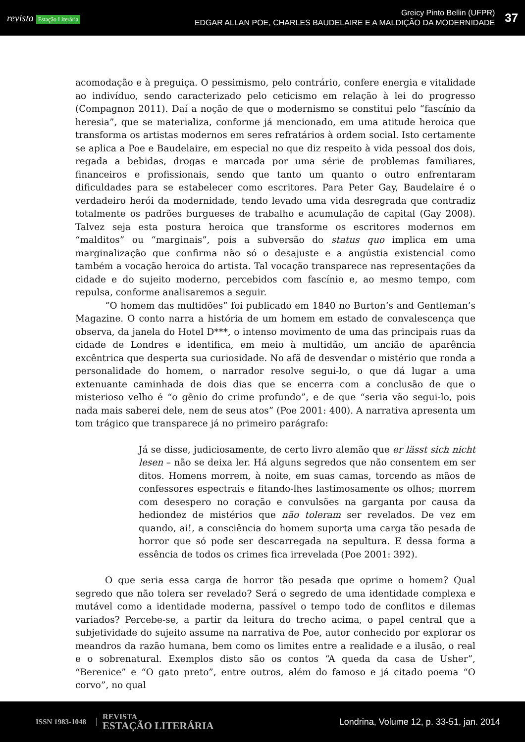revista Estação Literária
Greicy Pinto Bellin (UFPR)
EDGAR ALLAN POE, CHARLES BAUDELAIRE E A MALDIÇÃO DA MODERNIDADE
37
acomodação e à preguiça. O pessimismo, pelo contrário, confere energia e vitalidade ao indivíduo, sendo caracterizado pelo ceticismo em relação à lei do progresso (Compagnon 2011). Daí a noção de que o modernismo se constitui pelo “fascínio da heresia”, que se materializa, conforme já mencionado, em uma atitude heroica que transforma os artistas modernos em seres refratários à ordem social. Isto certamente se aplica a Poe e Baudelaire, em especial no que diz respeito à vida pessoal dos dois, regada a bebidas, drogas e marcada por uma série de problemas familiares, financeiros e profissionais, sendo que tanto um quanto o outro enfrentaram dificuldades para se estabelecer como escritores. Para Peter Gay, Baudelaire é o verdadeiro herói da modernidade, tendo levado uma vida desregrada que contradiz totalmente os padrões burgueses de trabalho e acumulação de capital (Gay 2008). Talvez seja esta postura heroica que transforme os escritores modernos em “malditos” ou “marginais”, pois a subversão do status quo implica em uma marginalização que confirma não só o desajuste e a angústia existencial como também a vocação heroica do artista. Tal vocação transparece nas representações da cidade e do sujeito moderno, percebidos com fascínio e, ao mesmo tempo, com repulsa, conforme analisaremos a seguir.
“O homem das multidões” foi publicado em 1840 no Burton’s and Gentleman’s Magazine. O conto narra a história de um homem em estado de convalescença que observa, da janela do Hotel D***, o intenso movimento de uma das principais ruas da cidade de Londres e identifica, em meio à multidão, um ancião de aparência excêntrica que desperta sua curiosidade. No afã de desvendar o mistério que ronda a personalidade do homem, o narrador resolve segui-lo, o que dá lugar a uma extenuante caminhada de dois dias que se encerra com a conclusão de que o misterioso velho é “o gênio do crime profundo”, e de que “seria vão segui-lo, pois nada mais saberei dele, nem de seus atos” (Poe 2001: 400). A narrativa apresenta um tom trágico que transparece já no primeiro parágrafo:
Já se disse, judiciosamente, de certo livro alemão que er lässt sich nicht lesen – não se deixa ler. Há alguns segredos que não consentem em ser ditos. Homens morrem, à noite, em suas camas, torcendo as mãos de confessores espectrais e fitando-lhes lastimosamente os olhos; morrem com desespero no coração e convulsões na garganta por causa da hediondez de mistérios que não toleram ser revelados. De vez em quando, ai!, a consciência do homem suporta uma carga tão pesada de horror que só pode ser descarregada na sepultura. E dessa forma a essência de todos os crimes fica irrevelada (Poe 2001: 392).
O que seria essa carga de horror tão pesada que oprime o homem? Qual segredo que não tolera ser revelado? Será o segredo de uma identidade complexa e mutável como a identidade moderna, passível o tempo todo de conflitos e dilemas variados? Percebe-se, a partir da leitura do trecho acima, o papel central que a subjetividade do sujeito assume na narrativa de Poe, autor conhecido por explorar os meandros da razão humana, bem como os limites entre a realidade e a ilusão, o real e o sobrenatural. Exemplos disto são os contos “A queda da casa de Usher”, “Berenice” e “O gato preto”, entre outros, além do famoso e já citado poema “O corvo”, no qual
ISSN 1983-1048
REVISTA
ESTAÇÃO LITERÁRIA
Londrina, Volume 12, p. 33-51, jan. 2014